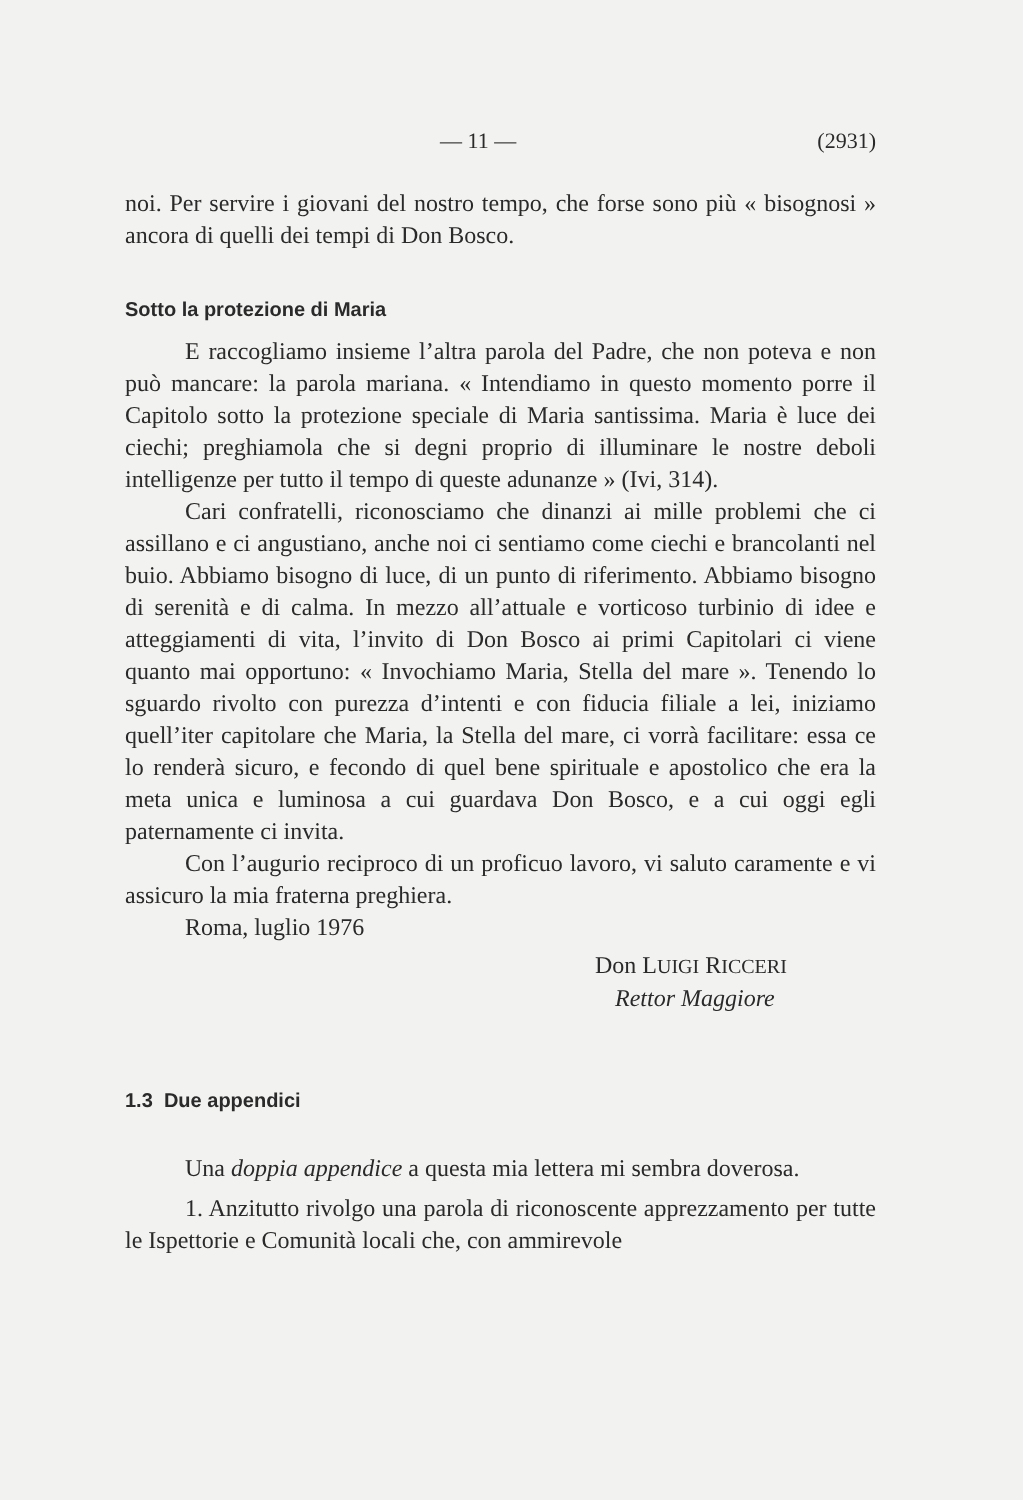— 11 — (2931)
noi. Per servire i giovani del nostro tempo, che forse sono più « bisognosi » ancora di quelli dei tempi di Don Bosco.
Sotto la protezione di Maria
E raccogliamo insieme l’altra parola del Padre, che non poteva e non può mancare: la parola mariana. « Intendiamo in questo momento porre il Capitolo sotto la protezione speciale di Maria santissima. Maria è luce dei ciechi; preghiamola che si degni proprio di illuminare le nostre deboli intelligenze per tutto il tempo di queste adunanze » (Ivi, 314).
Cari confratelli, riconosciamo che dinanzi ai mille problemi che ci assillano e ci angustiano, anche noi ci sentiamo come ciechi e brancolanti nel buio. Abbiamo bisogno di luce, di un punto di riferimento. Abbiamo bisogno di serenità e di calma. In mezzo all’attuale e vorticoso turbinio di idee e atteggiamenti di vita, l’invito di Don Bosco ai primi Capitolari ci viene quanto mai opportuno: « Invochiamo Maria, Stella del mare ». Tenendo lo sguardo rivolto con purezza d’intenti e con fiducia filiale a lei, iniziamo quell’iter capitolare che Maria, la Stella del mare, ci vorrà facilitare: essa ce lo renderà sicuro, e fecondo di quel bene spirituale e apostolico che era la meta unica e luminosa a cui guardava Don Bosco, e a cui oggi egli paternamente ci invita.
Con l’augurio reciproco di un proficuo lavoro, vi saluto caramente e vi assicuro la mia fraterna preghiera.
Roma, luglio 1976
Don LUIGI RICCERI
Rettor Maggiore
1.3 Due appendici
Una doppia appendice a questa mia lettera mi sembra doverosa.
1. Anzitutto rivolgo una parola di riconoscente apprezzamento per tutte le Ispettorie e Comunità locali che, con ammirevole